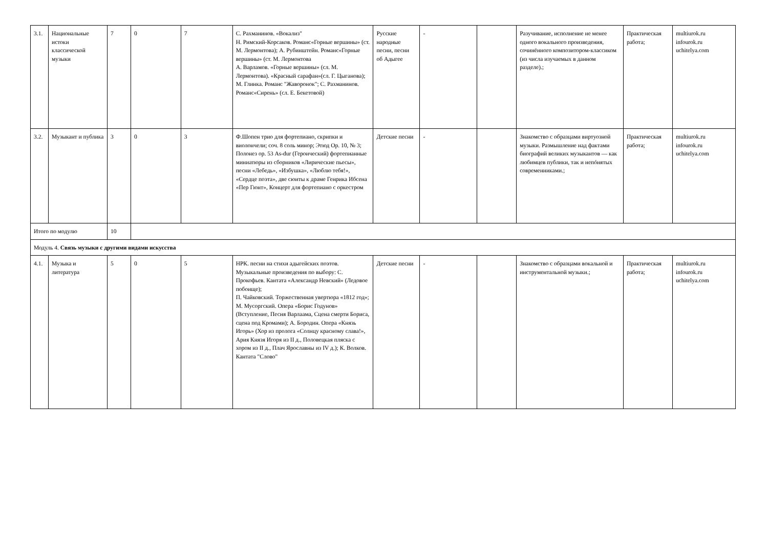| 3.1. | Национальные истоки классической музыки | 7 | 0 | 7 | С. Рахманинов. «Вокализ" Н. Римский-Корсаков. Романс«Горные вершины» (ст. М. Лермонтова); А. Рубинштейн. Романс«Горные вершины» (ст. М. Лермонтова А. Варламов. «Горные вершины» (сл. М. Лермонтова). «Красный сарафан»(сл. Г. Цыганова); М. Глинка. Романс "Жаворонок"; С. Рахманинов. Романс«Сирень» (сл. Е. Бекетовой) | Русские народные песни, песни об Адыгее | - | | Разучивание, исполнение не менее одного вокального произведения, сочинённого композитором-классиком (из числа изучаемых в данном разделе).; | Практическая работа; | multiurok.ru infourok.ru uchitelya.com |
| 3.2. | Музыкант и публика | 3 | 0 | 3 | Ф.Шопен трио для фортепиано, скрипки и виолончели; соч. 8 соль минор; Этюд Ор. 10, № 3; Полонез ор. 53 As-dur (Героический) фортепианные миниатюры из сборников «Лирические пьесы», песни «Лебедь», «Избушка», «Люблю тебя!», «Сердце поэта», две сюиты к драме Генрика Ибсена «Пер Гюнт», Концерт для фортепиано с оркестром | Детские песни | - | | Знакомство с образцами виртуозной музыки. Размышление над фактами биографий великих музыкантов — как любимцев публики, так и непóнятых современниками.; | Практическая работа; | multiurok.ru infourok.ru uchitelya.com |
| Итого по модулю | | 10 | | | | | | | | | |
| Модуль 4. Связь музыки с другими видами искусства | | | | | | | | | | | |
| 4.1. | Музыка и литература | 5 | 0 | 5 | НРК. песни на стихи адыгейских поэтов. Музыкальные произведения по выбору: С. Прокофьев. Кантата «Александр Невский» (Ледовое побоище); П. Чайковский. Торжественная увертюра «1812 год»; М. Мусоргский. Опера «Борис Годунов» (Вступление, Песня Варлаама, Сцена смерти Бориса, сцена под Кромами); А. Бородин. Опера «Князь Игорь» (Хор из пролога «Солнцу красному слава!», Ария Князя Игоря из II д., Половецкая пляска с хором из II д., Плач Ярославны из IV д.); К. Волков. Кантата "Слово" | Детские песни | - | | Знакомство с образцами вокальной и инструментальной музыки.; | Практическая работа; | multiurok.ru infourok.ru uchitelya.com |